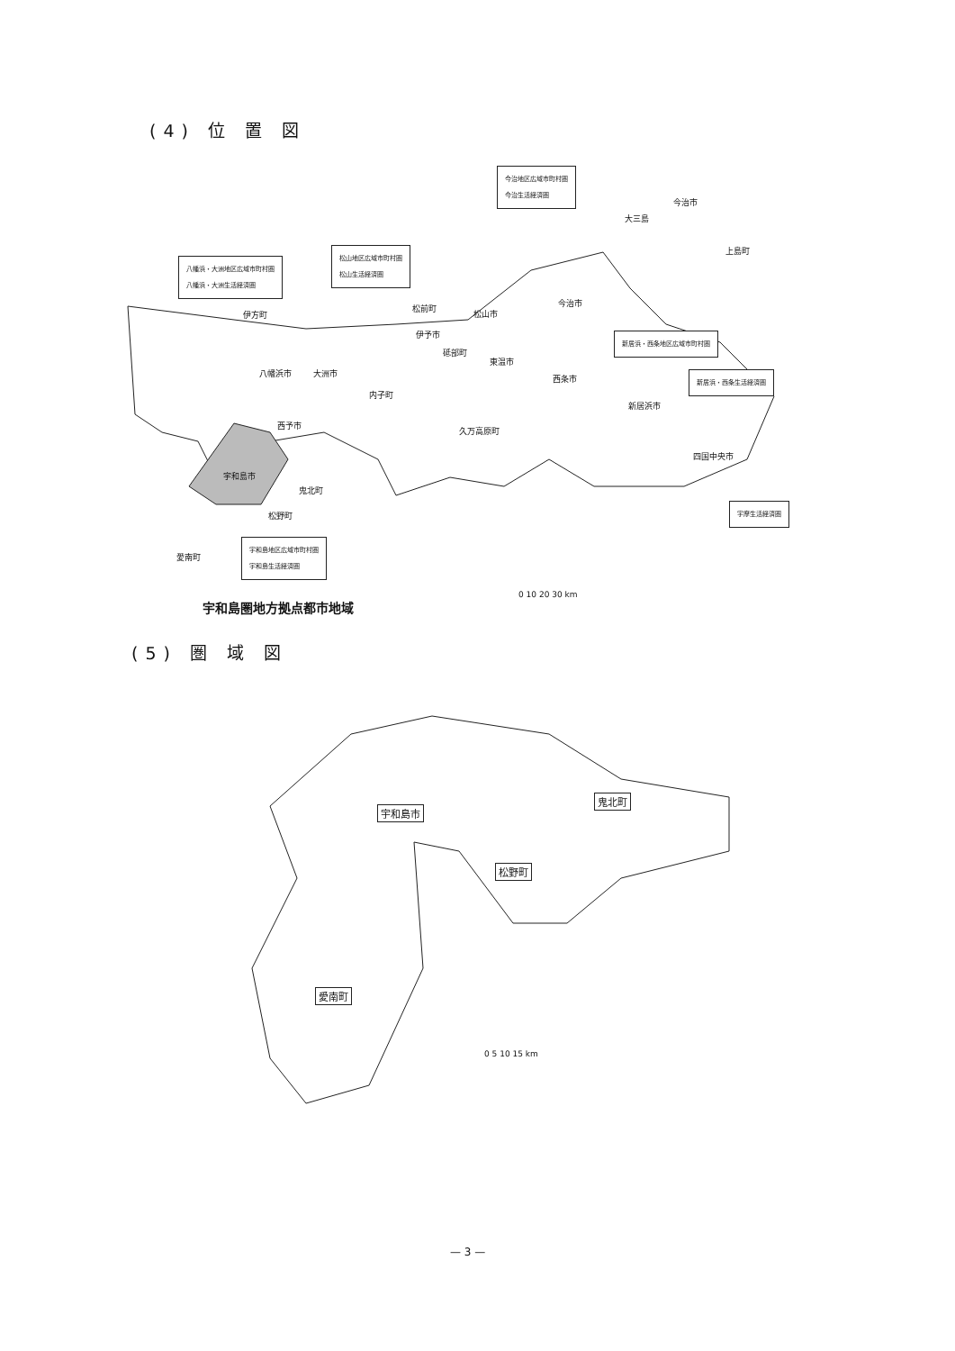(4) 位 置 図
今治地区広域市町村圏
今治生活経済圏
松山地区広域市町村圏
松山生活経済圏
八幡浜・大洲地区広域市町村圏
八幡浜・大洲生活経済圏
新居浜・西条地区広域市町村圏
新居浜・西条生活経済圏
宇摩生活経済圏
宇和島地区広域市町村圏
宇和島生活経済圏
今治市
大三島
上島町
伊方町
松前町
松山市
今治市
伊予市
砥部町
東温市
西条市
八幡浜市 大洲市
内子町
新居浜市
西予市
久万高原町
四国中央市
宇和島市
鬼北町
松野町
愛南町
宇和島圏地方拠点都市地域
0 10 20 30 km
(5) 圏 域 図
宇和島市
鬼北町
松野町
愛南町
0 5 10 15 km
— 3 —